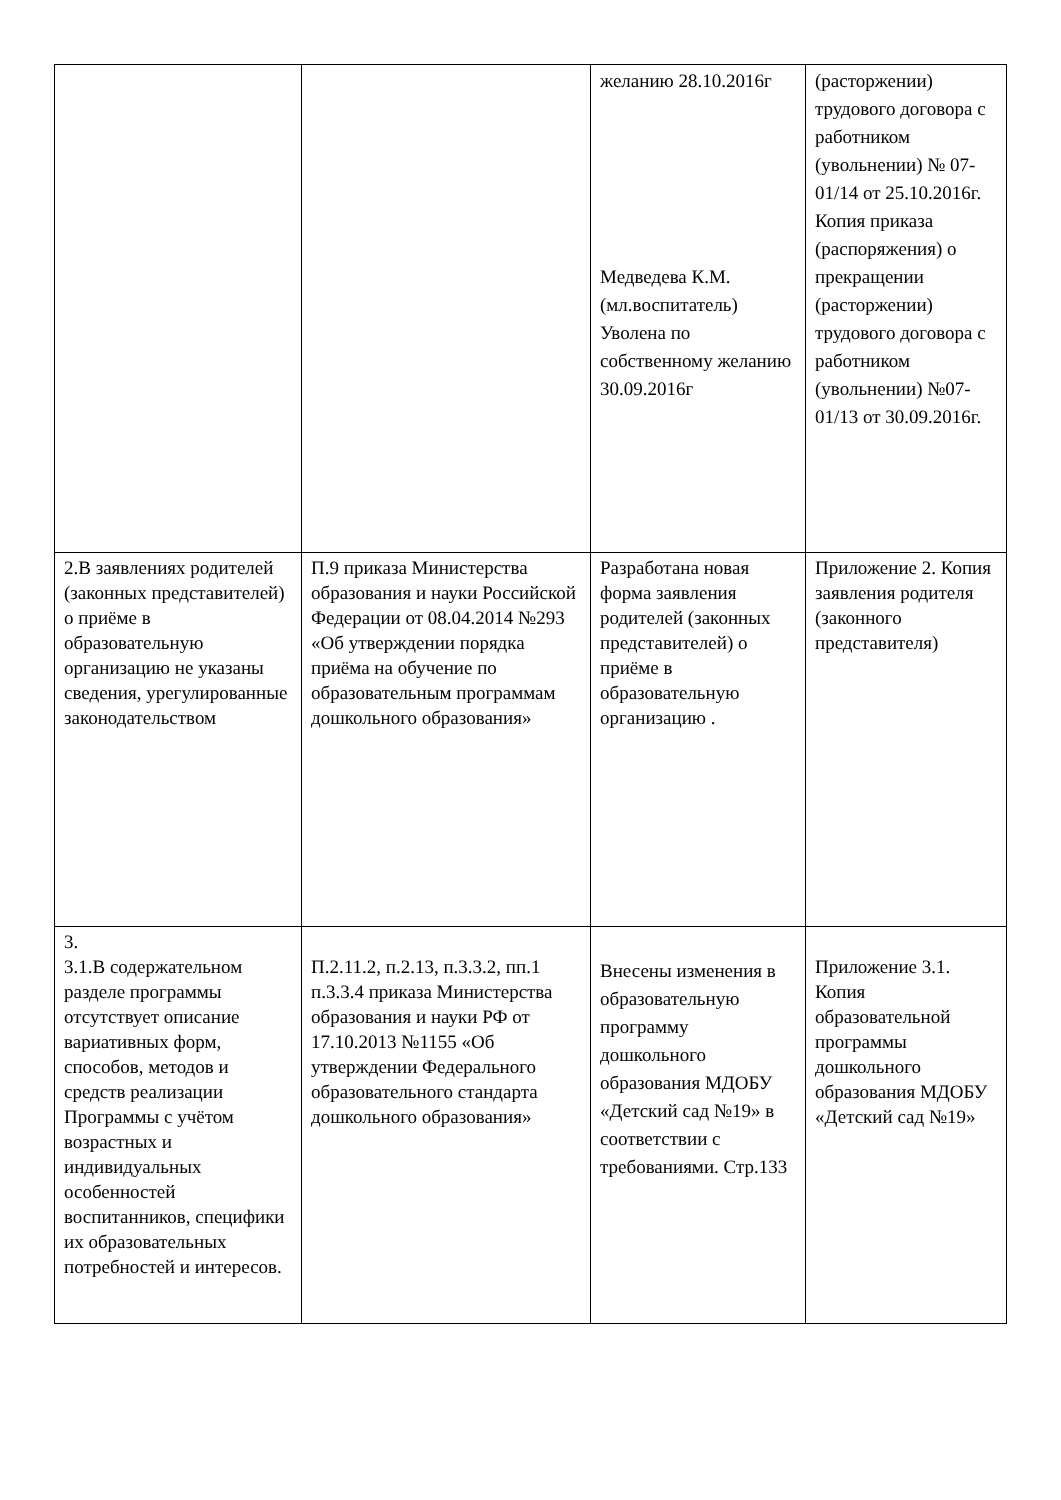| | | желанию 28.10.2016г Медведева К.М. (мл.воспитатель) Уволена по собственному желанию 30.09.2016г | (расторжении) трудового договора с работником (увольнении) № 07-01/14 от 25.10.2016г. Копия приказа (распоряжения) о прекращении (расторжении) трудового договора с работником (увольнении) №07-01/13 от 30.09.2016г. |
| 2.В заявлениях родителей (законных представителей) о приёме в образовательную организацию не указаны сведения, урегулированные законодательством | П.9 приказа Министерства образования и науки Российской Федерации от 08.04.2014 №293 «Об утверждении порядка приёма на обучение по образовательным программам дошкольного образования» | Разработана новая форма заявления родителей (законных представителей) о приёме в образовательную организацию . | Приложение 2. Копия заявления родителя (законного представителя) |
| 3. 3.1.В содержательном разделе программы отсутствует описание вариативных форм, способов, методов и средств реализации Программы с учётом возрастных и индивидуальных особенностей воспитанников, специфики их образовательных потребностей и интересов. | П.2.11.2, п.2.13, п.3.3.2, пп.1 п.3.3.4 приказа Министерства образования и науки РФ от 17.10.2013 №1155 «Об утверждении Федерального образовательного стандарта дошкольного образования» | Внесены изменения в образовательную программу дошкольного образования МДОБУ «Детский сад №19» в соответствии с требованиями. Стр.133 | Приложение 3.1. Копия образовательной программы дошкольного образования МДОБУ «Детский сад №19» |